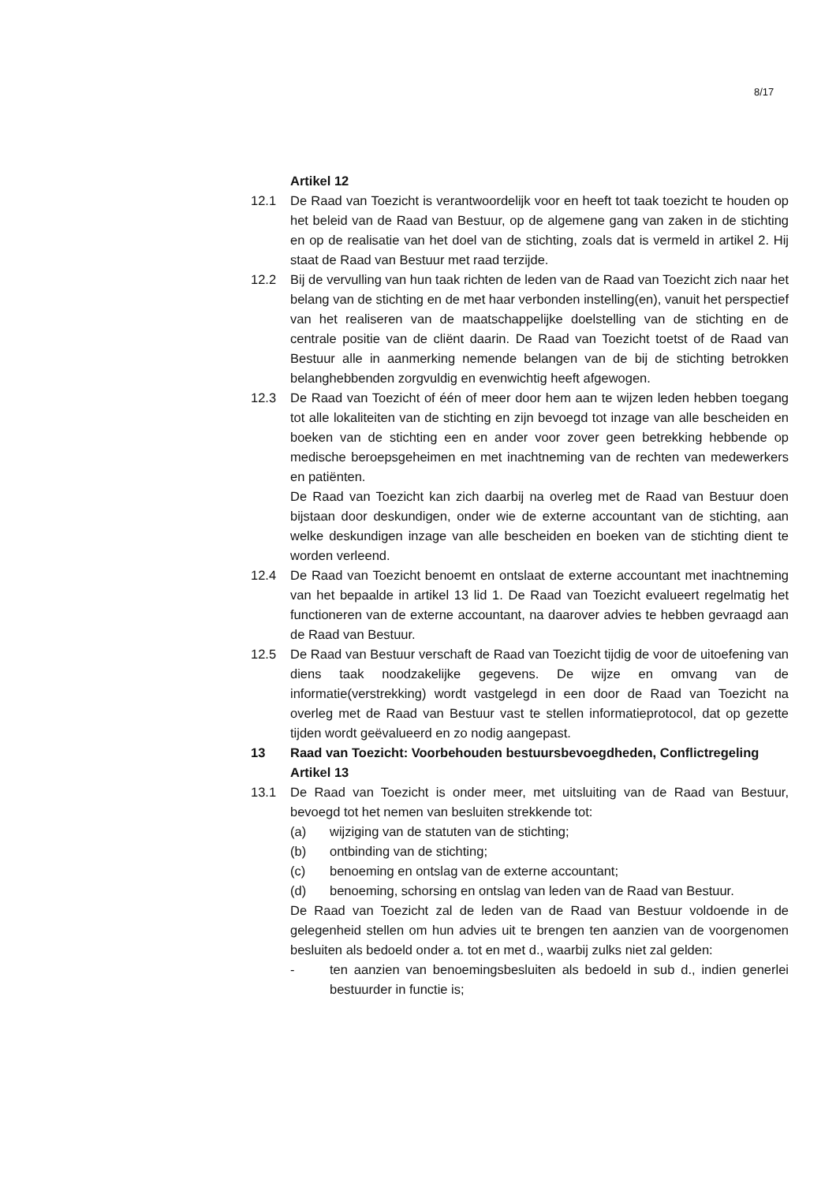8/17
Artikel 12
12.1 De Raad van Toezicht is verantwoordelijk voor en heeft tot taak toezicht te houden op het beleid van de Raad van Bestuur, op de algemene gang van zaken in de stichting en op de realisatie van het doel van de stichting, zoals dat is vermeld in artikel 2. Hij staat de Raad van Bestuur met raad terzijde.
12.2 Bij de vervulling van hun taak richten de leden van de Raad van Toezicht zich naar het belang van de stichting en de met haar verbonden instelling(en), vanuit het perspectief van het realiseren van de maatschappelijke doelstelling van de stichting en de centrale positie van de cliënt daarin. De Raad van Toezicht toetst of de Raad van Bestuur alle in aanmerking nemende belangen van de bij de stichting betrokken belanghebbenden zorgvuldig en evenwichtig heeft afgewogen.
12.3 De Raad van Toezicht of één of meer door hem aan te wijzen leden hebben toegang tot alle lokaliteiten van de stichting en zijn bevoegd tot inzage van alle bescheiden en boeken van de stichting een en ander voor zover geen betrekking hebbende op medische beroepsgeheimen en met inachtneming van de rechten van medewerkers en patiënten.
De Raad van Toezicht kan zich daarbij na overleg met de Raad van Bestuur doen bijstaan door deskundigen, onder wie de externe accountant van de stichting, aan welke deskundigen inzage van alle bescheiden en boeken van de stichting dient te worden verleend.
12.4 De Raad van Toezicht benoemt en ontslaat de externe accountant met inachtneming van het bepaalde in artikel 13 lid 1. De Raad van Toezicht evalueert regelmatig het functioneren van de externe accountant, na daarover advies te hebben gevraagd aan de Raad van Bestuur.
12.5 De Raad van Bestuur verschaft de Raad van Toezicht tijdig de voor de uitoefening van diens taak noodzakelijke gegevens. De wijze en omvang van de informatie(verstrekking) wordt vastgelegd in een door de Raad van Toezicht na overleg met de Raad van Bestuur vast te stellen informatieprotocol, dat op gezette tijden wordt geëvalueerd en zo nodig aangepast.
13 Raad van Toezicht: Voorbehouden bestuursbevoegdheden, Conflictregeling
Artikel 13
13.1 De Raad van Toezicht is onder meer, met uitsluiting van de Raad van Bestuur, bevoegd tot het nemen van besluiten strekkende tot:
(a) wijziging van de statuten van de stichting;
(b) ontbinding van de stichting;
(c) benoeming en ontslag van de externe accountant;
(d) benoeming, schorsing en ontslag van leden van de Raad van Bestuur.
De Raad van Toezicht zal de leden van de Raad van Bestuur voldoende in de gelegenheid stellen om hun advies uit te brengen ten aanzien van de voorgenomen besluiten als bedoeld onder a. tot en met d., waarbij zulks niet zal gelden:
- ten aanzien van benoemingsbesluiten als bedoeld in sub d., indien generlei bestuurder in functie is;